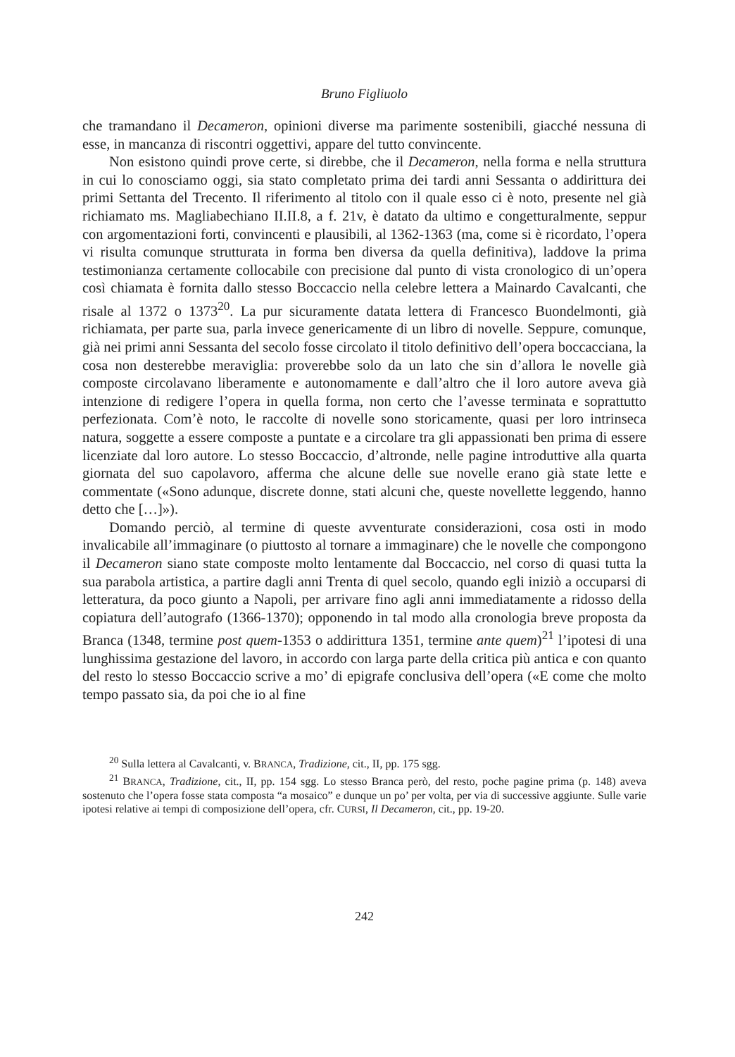Bruno Figliuolo
che tramandano il Decameron, opinioni diverse ma parimente sostenibili, giacché nessuna di esse, in mancanza di riscontri oggettivi, appare del tutto convincente.
Non esistono quindi prove certe, si direbbe, che il Decameron, nella forma e nella struttura in cui lo conosciamo oggi, sia stato completato prima dei tardi anni Sessanta o addirittura dei primi Settanta del Trecento. Il riferimento al titolo con il quale esso ci è noto, presente nel già richiamato ms. Magliabechiano II.II.8, a f. 21v, è datato da ultimo e congetturalmente, seppur con argomentazioni forti, convincenti e plausibili, al 1362-1363 (ma, come si è ricordato, l’opera vi risulta comunque strutturata in forma ben diversa da quella definitiva), laddove la prima testimonianza certamente collocabile con precisione dal punto di vista cronologico di un’opera così chiamata è fornita dallo stesso Boccaccio nella celebre lettera a Mainardo Cavalcanti, che risale al 1372 o 1373<sup>20</sup>. La pur sicuramente datata lettera di Francesco Buondelmonti, già richiamata, per parte sua, parla invece genericamente di un libro di novelle. Seppure, comunque, già nei primi anni Sessanta del secolo fosse circolato il titolo definitivo dell’opera boccacciana, la cosa non desterebbe meraviglia: proverebbe solo da un lato che sin d’allora le novelle già composte circolavano liberamente e autonomamente e dall’altro che il loro autore aveva già intenzione di redigere l’opera in quella forma, non certo che l’avesse terminata e soprattutto perfezionata. Com’è noto, le raccolte di novelle sono storicamente, quasi per loro intrinseca natura, soggette a essere composte a puntate e a circolare tra gli appassionati ben prima di essere licenziate dal loro autore. Lo stesso Boccaccio, d’altronde, nelle pagine introduttive alla quarta giornata del suo capolavoro, afferma che alcune delle sue novelle erano già state lette e commentate («Sono adunque, discrete donne, stati alcuni che, queste novellette leggendo, hanno detto che […]»).
Domando perciò, al termine di queste avventurate considerazioni, cosa osti in modo invalicabile all’immaginare (o piuttosto al tornare a immaginare) che le novelle che compongono il Decameron siano state composte molto lentamente dal Boccaccio, nel corso di quasi tutta la sua parabola artistica, a partire dagli anni Trenta di quel secolo, quando egli iniziò a occuparsi di letteratura, da poco giunto a Napoli, per arrivare fino agli anni immediatamente a ridosso della copiatura dell’autografo (1366-1370); opponendo in tal modo alla cronologia breve proposta da Branca (1348, termine post quem-1353 o addirittura 1351, termine ante quem)<sup>21</sup> l’ipotesi di una lunghissima gestazione del lavoro, in accordo con larga parte della critica più antica e con quanto del resto lo stesso Boccaccio scrive a mo’ di epigrafe conclusiva dell’opera («E come che molto tempo passato sia, da poi che io al fine
<sup>20</sup> Sulla lettera al Cavalcanti, v. BRANCA, Tradizione, cit., II, pp. 175 sgg.
<sup>21</sup> BRANCA, Tradizione, cit., II, pp. 154 sgg. Lo stesso Branca però, del resto, poche pagine prima (p. 148) aveva sostenuto che l’opera fosse stata composta “a mosaico” e dunque un po’ per volta, per via di successive aggiunte. Sulle varie ipotesi relative ai tempi di composizione dell’opera, cfr. CURSI, Il Decameron, cit., pp. 19-20.
242